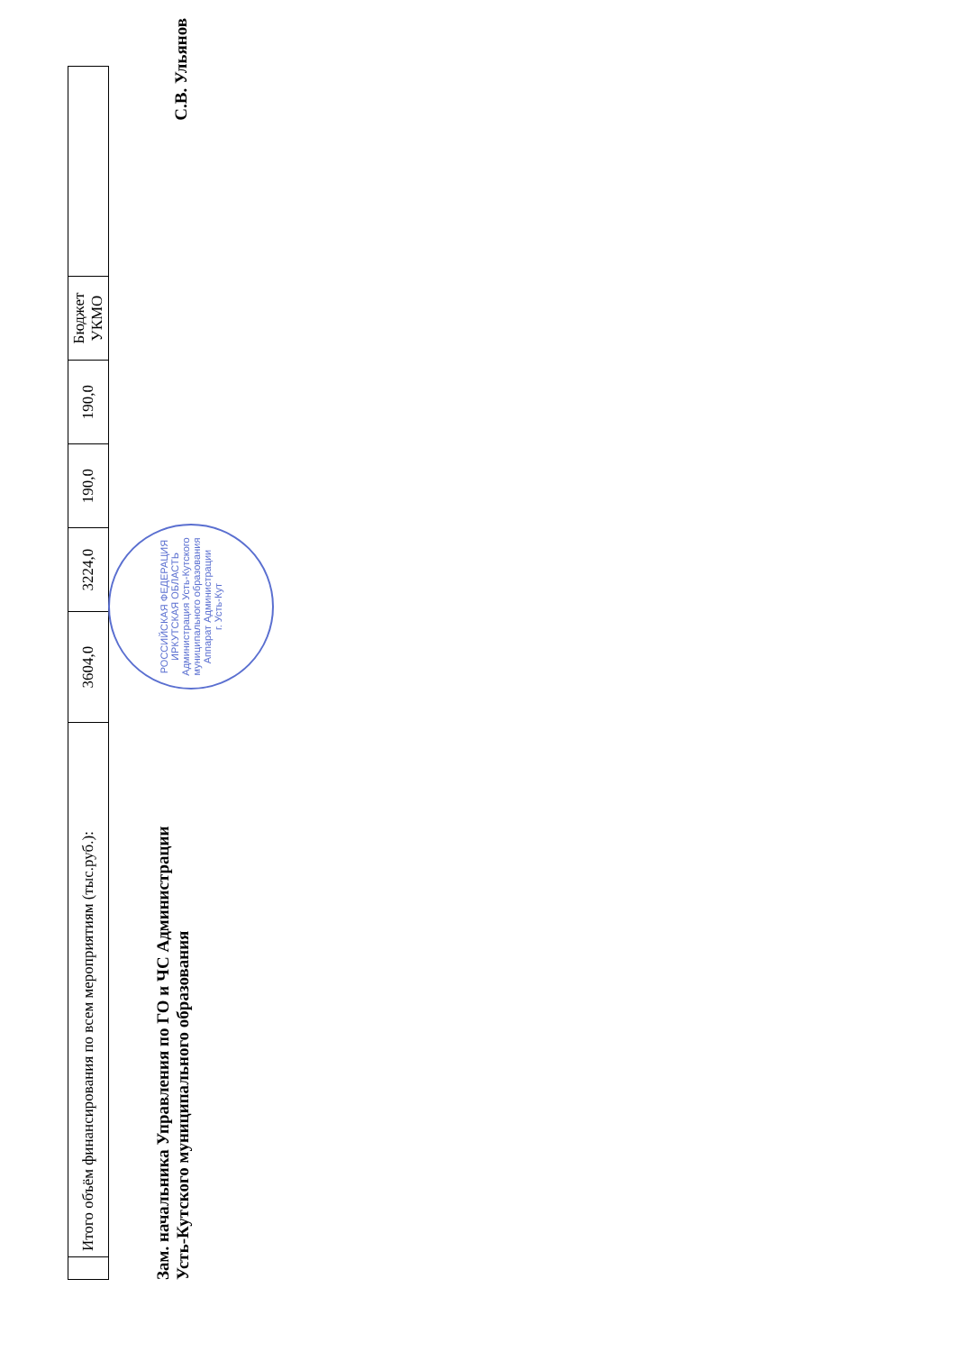| | Итого объём финансирования по всем мероприятиям (тыс.руб.): | 3604,0 | 3224,0 | 190,0 | 190,0 | Бюджет УКМО | |
Зам. начальника Управления по ГО и ЧС Администрации
Усть-Кутского муниципального образования
С.В. Ульянов
РОССИЙСКАЯ ФЕДЕРАЦИЯ ИРКУТСКАЯ ОБЛАСТЬ
Администрация Усть-Кутского муниципального образования
Аппарат Администрации
г. Усть-Кут